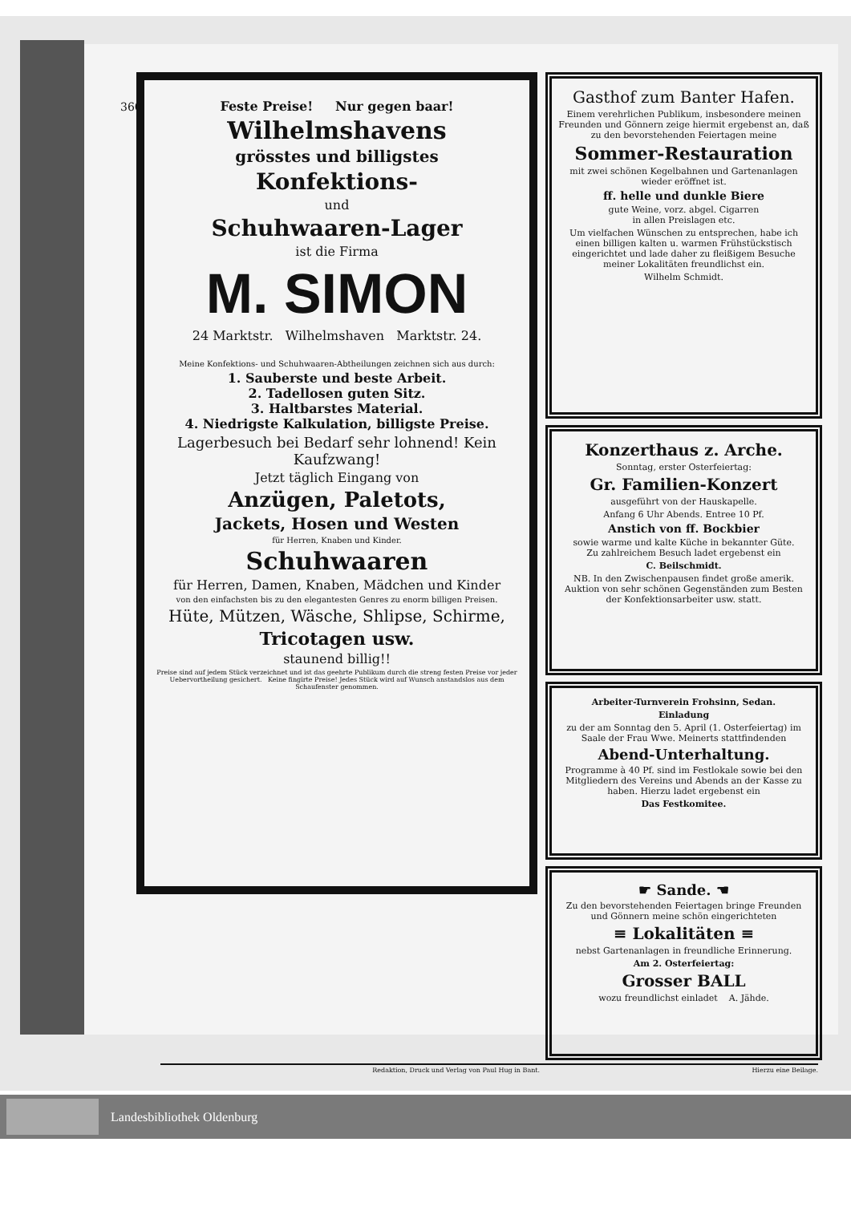360
Feste Preise! Nur gegen baar!
Wilhelmshavens
grösstes und billigstes
Konfektions-
und
Schuhwaaren-Lager
ist die Firma
M. SIMON
24 Marktstr. Wilhelmshaven Marktstr. 24.
Meine Konfektions- und Schuhwaaren-Abtheilungen zeichnen sich aus durch:
1. Sauberste und beste Arbeit.
2. Tadellosen guten Sitz.
3. Haltbarstes Material.
4. Niedrigste Kalkulation, billigste Preise.
Lagerbesuch bei Bedarf sehr lohnend! Kein Kaufzwang!
Jetzt täglich Eingang von
Anzügen, Paletots,
Jackets, Hosen und Westen
für Herren, Knaben und Kinder.
Schuhwaaren
für Herren, Damen, Knaben, Mädchen und Kinder
von den einfachsten bis zu den elegantesten Genres zu enorm billigen Preisen.
Hüte, Mützen, Wäsche, Shlipse, Schirme,
Tricotagen usw.
staunend billig!!
Preise sind auf jedem Stück verzeichnet und ist das geehrte Publikum durch die streng festen Preise vor jeder Uebervortheilung gesichert. Keine fingirte Preise! Jedes Stück wird auf Wunsch anstandslos aus dem Schaufenster genommen.
Gasthof zum Banter Hafen.
Einem verehrlichen Publikum, insbesondere meinen Freunden und Gönnern zeige hiermit ergebenst an, daß zu den bevorstehenden Feiertagen meine
Sommer-Restauration
mit zwei schönen Kegelbahnen und Gartenanlagen wieder eröffnet ist.
ff. helle und dunkle Biere
gute Weine, vorz. abgel. Cigarren
in allen Preislagen etc.
Um vielfachen Wünschen zu entsprechen, habe ich einen billigen kalten u. warmen Frühstückstisch eingerichtet und lade daher zu fleißigem Besuche meiner Lokalitäten freundlichst ein.
Wilhelm Schmidt.
Konzerthaus z. Arche.
Sonntag, erster Osterfeiertag:
Gr. Familien-Konzert
ausgeführt von der Hauskapelle.
Anfang 6 Uhr Abends. Entree 10 Pf.
Anstich von ff. Bockbier
sowie warme und kalte Küche in bekannter Güte.
Zu zahlreichem Besuch ladet ergebenst ein
C. Beilschmidt.
NB. In den Zwischenpausen findet große amerik. Auktion von sehr schönen Gegenständen zum Besten der Konfektionsarbeiter usw. statt.
Arbeiter-Turnverein Frohsinn, Sedan.
Einladung
zu der am Sonntag den 5. April (1. Osterfeiertag) im Saale der Frau Wwe. Meinerts stattfindenden
Abend-Unterhaltung.
Programme à 40 Pf. sind im Festlokale sowie bei den Mitgliedern des Vereins und Abends an der Kasse zu haben. Hierzu ladet ergebenst ein
Das Festkomitee.
☛ Sande. ☚
Zu den bevorstehenden Feiertagen bringe Freunden und Gönnern meine schön eingerichteten
≡ Lokalitäten ≡
nebst Gartenanlagen in freundliche Erinnerung.
Am 2. Osterfeiertag:
Grosser BALL
wozu freundlichst einladet A. Jähde.
Redaktion, Druck und Verlag von Paul Hug in Bant. Hierzu eine Beilage.
Landesbibliothek Oldenburg